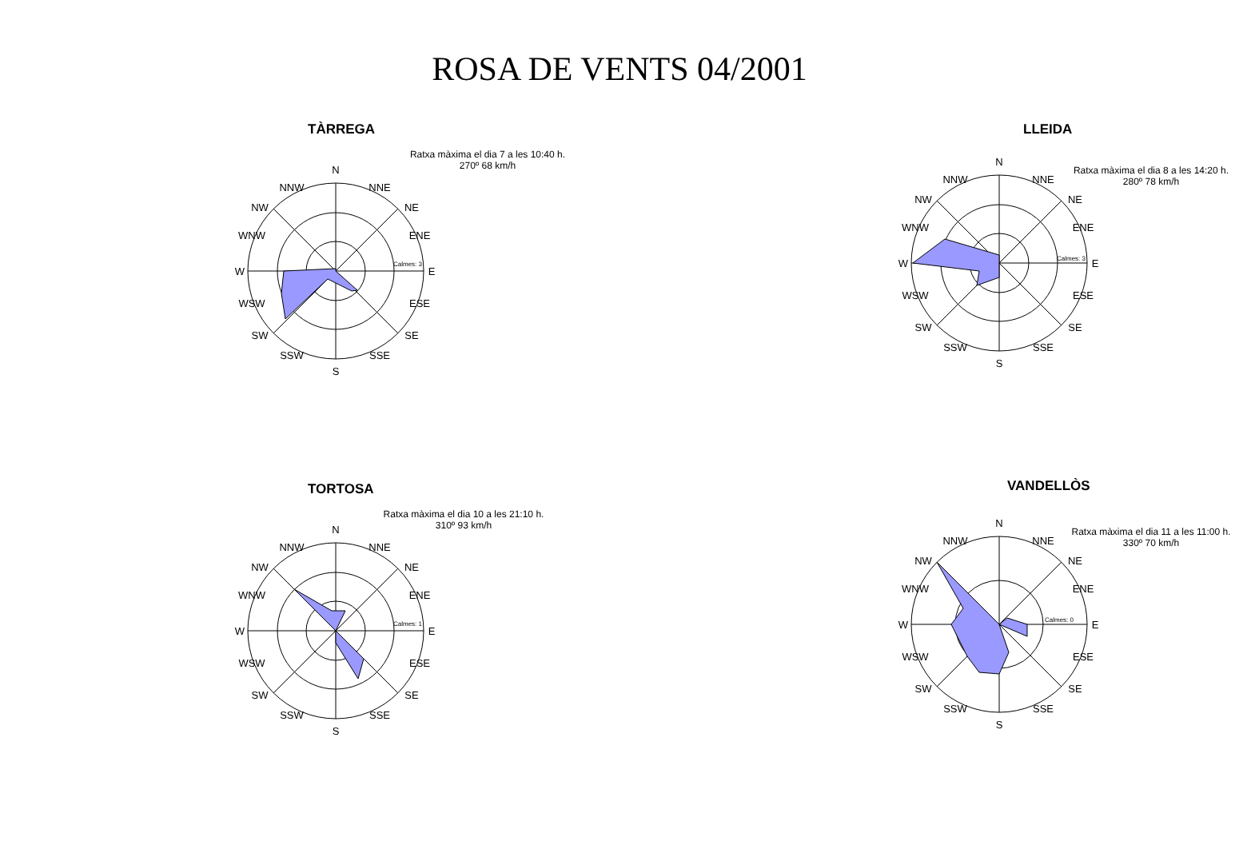ROSA DE VENTS 04/2001
TÀRREGA
Ratxa màxima el dia 7 a les 10:40 h.
270º 68 km/h
N
S
E
W
NW
NE
SW
SE
WNW
ENE
WSW
ESE
NNW
NNE
SSW
SSE
Calmes: 3
LLEIDA
Ratxa màxima el dia 8 a les 14:20 h.
280º 78 km/h
N
S
E
W
NW
NE
SW
SE
WNW
ENE
WSW
ESE
NNW
NNE
SSW
SSE
Calmes: 3
TORTOSA
Ratxa màxima el dia 10 a les 21:10 h.
310º 93 km/h
N
S
E
W
NW
NE
SW
SE
WNW
ENE
WSW
ESE
NNW
NNE
SSW
SSE
Calmes: 1
VANDELLÒS
Ratxa màxima el dia 11 a les 11:00 h.
330º 70 km/h
N
S
E
W
NW
NE
SW
SE
WNW
ENE
WSW
ESE
NNW
NNE
SSW
SSE
Calmes: 0